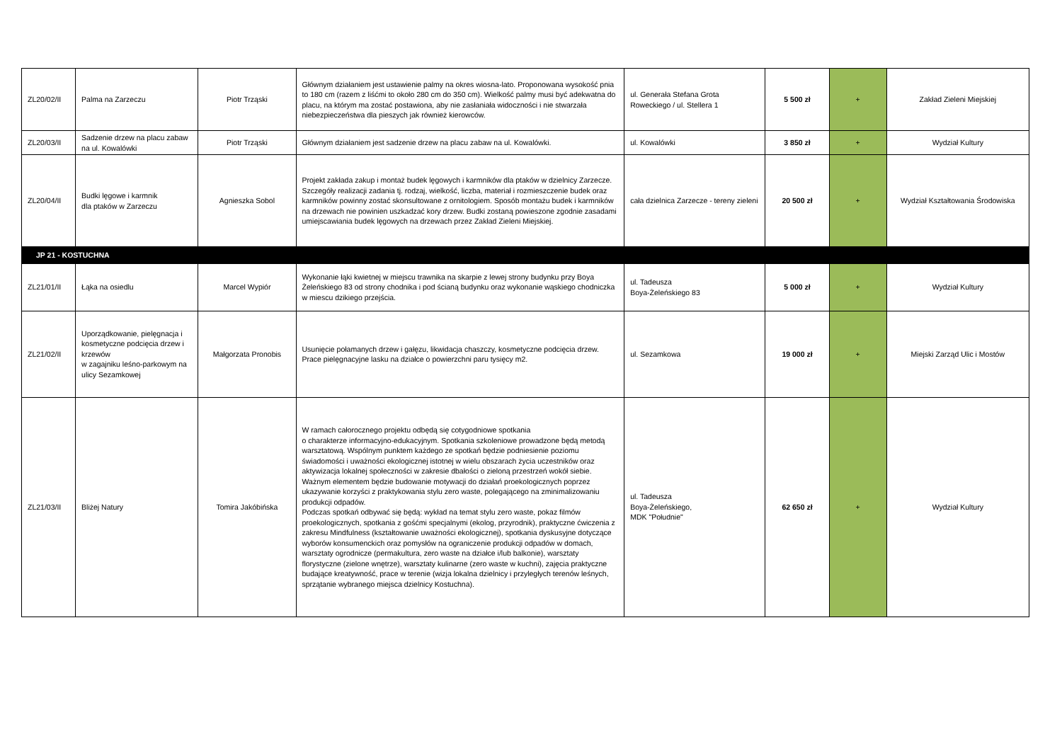| ZL20/02/II | Palma na Zarzeczu | Piotr Trząski | Głównym działaniem jest ustawienie palmy na okres wiosna-lato. Proponowana wysokość pnia to 180 cm (razem z liśćmi to około 280 cm do 350 cm). Wielkość palmy musi być adekwatna do placu, na którym ma zostać postawiona, aby nie zasłaniała widoczności i nie stwarzała niebezpieczeństwa dla pieszych jak również kierowców. | ul. Generała Stefana Grota Roweckiego / ul. Stellera 1 | 5 500 zł | + | Zakład Zieleni Miejskiej |
| ZL20/03/II | Sadzenie drzew na placu zabaw na ul. Kowalówki | Piotr Trząski | Głównym działaniem jest sadzenie drzew na placu zabaw na ul. Kowalówki. | ul. Kowalówki | 3 850 zł | + | Wydział Kultury |
| ZL20/04/II | Budki lęgowe i karmnik dla ptaków w Zarzeczu | Agnieszka Sobol | Projekt zakłada zakup i montaż budek lęgowych i karmników dla ptaków w dzielnicy Zarzecze. Szczegóły realizacji zadania tj. rodzaj, wielkość, liczba, materiał i rozmieszczenie budek oraz karmników powinny zostać skonsultowane z ornitologiem. Sposób montażu budek i karmników na drzewach nie powinien uszkadzać kory drzew. Budki zostaną powieszone zgodnie zasadami umiejscawiania budek lęgowych na drzewach przez Zakład Zieleni Miejskiej. | cała dzielnica Zarzecze - tereny zieleni | 20 500 zł | + | Wydział Kształtowania Środowiska |
| JP 21 - KOSTUCHNA | | | | | | | |
| ZL21/01/II | Łąka na osiedlu | Marcel Wypiór | Wykonanie łąki kwietnej w miejscu trawnika na skarpie z lewej strony budynku przy Boya Żeleńskiego 83 od strony chodnika i pod ścianą budynku oraz wykonanie wąskiego chodniczka w miescu dzikiego przejścia. | ul. Tadeusza Boya-Żeleńskiego 83 | 5 000 zł | + | Wydział Kultury |
| ZL21/02/II | Uporządkowanie, pielęgnacja i kosmetyczne podcięcia drzew i krzewów w zagajniku leśno-parkowym na ulicy Sezamkowej | Małgorzata Pronobis | Usunięcie połamanych drzew i gałęzu, likwidacja chaszczy, kosmetyczne podcięcia drzew. Prace pielęgnacyjne lasku na działce o powierzchni paru tysięcy m2. | ul. Sezamkowa | 19 000 zł | + | Miejski Zarząd Ulic i Mostów |
| ZL21/03/II | Bliżej Natury | Tomira Jakóbińska | W ramach całorocznego projektu odbędą się cotygodniowe spotkania o charakterze informacyjno-edukacyjnym. Spotkania szkoleniowe prowadzone będą metodą warsztatową. Wspólnym punktem każdego ze spotkań będzie podniesienie poziomu świadomości i uważności ekologicznej istotnej w wielu obszarach życia uczestników oraz aktywizacja lokalnej społeczności w zakresie dbałości o zieloną przestrzeń wokół siebie. Ważnym elementem będzie budowanie motywacji do działań proekologicznych poprzez ukazywanie korzyści z praktykowania stylu zero waste, polegającego na zminimalizowaniu produkcji odpadów. Podczas spotkań odbywać się będą: wykład na temat stylu zero waste, pokaz filmów proekologicznych, spotkania z gośćmi specjalnymi (ekolog, przyrodnik), praktyczne ćwiczenia z zakresu Mindfulness (kształtowanie uważności ekologicznej), spotkania dyskusyjne dotyczące wyborów konsumenckich oraz pomysłów na ograniczenie produkcji odpadów w domach, warsztaty ogrodnicze (permakultura, zero waste na działce i/lub balkonie), warsztaty florystyczne (zielone wnętrze), warsztaty kulinarne (zero waste w kuchni), zajęcia praktyczne budające kreatywność, prace w terenie (wizja lokalna dzielnicy i przyległych terenów leśnych, sprzątanie wybranego miejsca dzielnicy Kostuchna). | ul. Tadeusza Boya-Żeleńskiego, MDK "Południe" | 62 650 zł | + | Wydział Kultury |